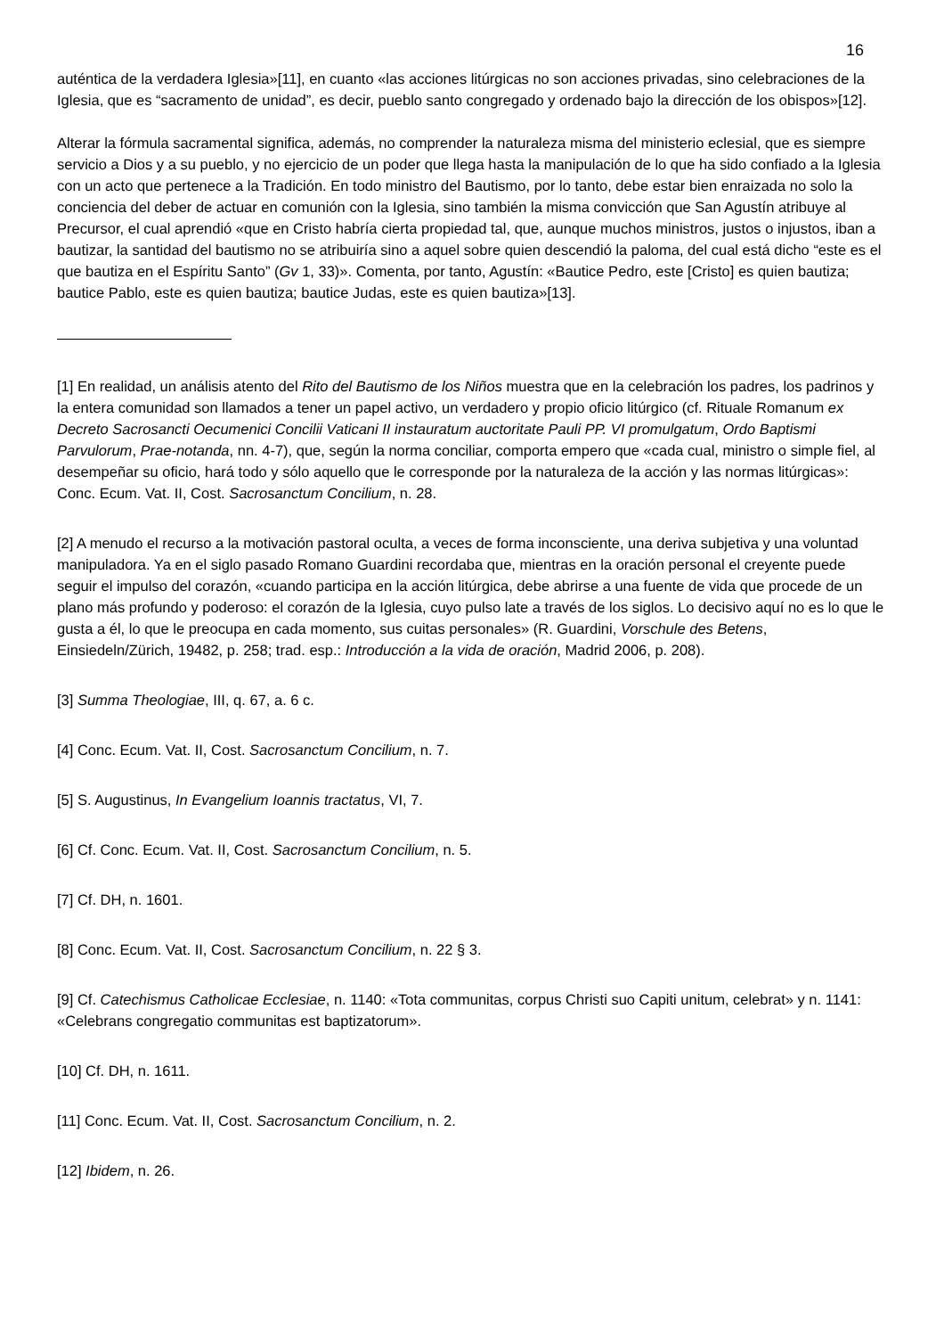16
auténtica de la verdadera Iglesia»[11], en cuanto «las acciones litúrgicas no son acciones privadas, sino celebraciones de la Iglesia, que es “sacramento de unidad”, es decir, pueblo santo congregado y ordenado bajo la dirección de los obispos»[12].
Alterar la fórmula sacramental significa, además, no comprender la naturaleza misma del ministerio eclesial, que es siempre servicio a Dios y a su pueblo, y no ejercicio de un poder que llega hasta la manipulación de lo que ha sido confiado a la Iglesia con un acto que pertenece a la Tradición. En todo ministro del Bautismo, por lo tanto, debe estar bien enraizada no solo la conciencia del deber de actuar en comunión con la Iglesia, sino también la misma convicción que San Agustín atribuye al Precursor, el cual aprendió «que en Cristo habría cierta propiedad tal, que, aunque muchos ministros, justos o injustos, iban a bautizar, la santidad del bautismo no se atribuiría sino a aquel sobre quien descendió la paloma, del cual está dicho “este es el que bautiza en el Espíritu Santo” (Gv 1, 33)». Comenta, por tanto, Agustín: «Bautice Pedro, este [Cristo] es quien bautiza; bautice Pablo, este es quien bautiza; bautice Judas, este es quien bautiza»[13].
[1] En realidad, un análisis atento del Rito del Bautismo de los Niños muestra que en la celebración los padres, los padrinos y la entera comunidad son llamados a tener un papel activo, un verdadero y propio oficio litúrgico (cf. Rituale Romanum ex Decreto Sacrosancti Oecumenici Concilii Vaticani II instauratum auctoritate Pauli PP. VI promulgatum, Ordo Baptismi Parvulorum, Prae-notanda, nn. 4-7), que, según la norma conciliar, comporta empero que «cada cual, ministro o simple fiel, al desempeñar su oficio, hará todo y sólo aquello que le corresponde por la naturaleza de la acción y las normas litúrgicas»: Conc. Ecum. Vat. II, Cost. Sacrosanctum Concilium, n. 28.
[2] A menudo el recurso a la motivación pastoral oculta, a veces de forma inconsciente, una deriva subjetiva y una voluntad manipuladora. Ya en el siglo pasado Romano Guardini recordaba que, mientras en la oración personal el creyente puede seguir el impulso del corazón, «cuando participa en la acción litúrgica, debe abrirse a una fuente de vida que procede de un plano más profundo y poderoso: el corazón de la Iglesia, cuyo pulso late a través de los siglos. Lo decisivo aquí no es lo que le gusta a él, lo que le preocupa en cada momento, sus cuitas personales» (R. Guardini, Vorschule des Betens, Einsiedeln/Zürich, 19482, p. 258; trad. esp.: Introducción a la vida de oración, Madrid 2006, p. 208).
[3] Summa Theologiae, III, q. 67, a. 6 c.
[4] Conc. Ecum. Vat. II, Cost. Sacrosanctum Concilium, n. 7.
[5] S. Augustinus, In Evangelium Ioannis tractatus, VI, 7.
[6] Cf. Conc. Ecum. Vat. II, Cost. Sacrosanctum Concilium, n. 5.
[7] Cf. DH, n. 1601.
[8] Conc. Ecum. Vat. II, Cost. Sacrosanctum Concilium, n. 22 § 3.
[9] Cf. Catechismus Catholicae Ecclesiae, n. 1140: «Tota communitas, corpus Christi suo Capiti unitum, celebrat» y n. 1141: «Celebrans congregatio communitas est baptizatorum».
[10] Cf. DH, n. 1611.
[11] Conc. Ecum. Vat. II, Cost. Sacrosanctum Concilium, n. 2.
[12] Ibidem, n. 26.